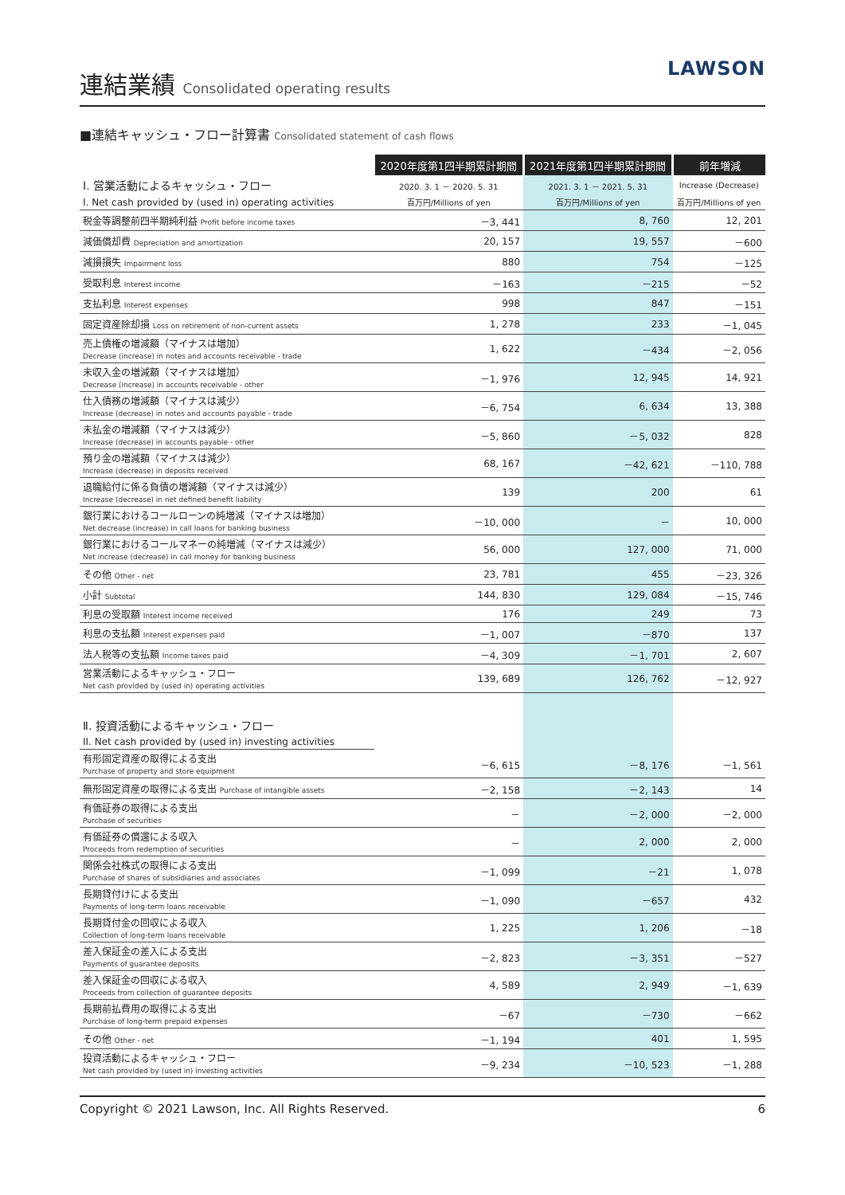連結業績 Consolidated operating results
LAWSON
■連結キャッシュ・フロー計算書 Consolidated statement of cash flows
| | 2020年度第1四半期累計期間 | 2021年度第1四半期累計期間 | 前年増減 |
| Ⅰ. 営業活動によるキャッシュ・フロー | 2020. 3. 1 － 2020. 5. 31 | 2021. 3. 1 － 2021. 5. 31 | Increase (Decrease) |
| I. Net cash provided by (used in) operating activities | 百万円/Millions of yen | 百万円/Millions of yen | 百万円/Millions of yen |
| 税金等調整前四半期純利益 Profit before income taxes | －3, 441 | 8, 760 | 12, 201 |
| 減価償却費 Depreciation and amortization | 20, 157 | 19, 557 | －600 |
| 減損損失 Impairment loss | 880 | 754 | －125 |
| 受取利息 Interest income | －163 | －215 | －52 |
| 支払利息 Interest expenses | 998 | 847 | －151 |
| 固定資産除却損 Loss on retirement of non-current assets | 1, 278 | 233 | －1, 045 |
| 売上債権の増減額（マイナスは増加） Decrease (increase) in notes and accounts receivable - trade | 1, 622 | －434 | －2, 056 |
| 未収入金の増減額（マイナスは増加） Decrease (increase) in accounts receivable - other | －1, 976 | 12, 945 | 14, 921 |
| 仕入債務の増減額（マイナスは減少） Increase (decrease) in notes and accounts payable - trade | －6, 754 | 6, 634 | 13, 388 |
| 未払金の増減額（マイナスは減少） Increase (decrease) in accounts payable - other | －5, 860 | －5, 032 | 828 |
| 預り金の増減額（マイナスは減少） Increase (decrease) in deposits received | 68, 167 | －42, 621 | －110, 788 |
| 退職給付に係る負債の増減額（マイナスは減少） Increase (decrease) in net defined benefit liability | 139 | 200 | 61 |
| 銀行業におけるコールローンの純増減（マイナスは増加） Net decrease (increase) in call loans for banking business | －10, 000 | － | 10, 000 |
| 銀行業におけるコールマネーの純増減（マイナスは減少） Net increase (decrease) in call money for banking business | 56, 000 | 127, 000 | 71, 000 |
| その他 Other - net | 23, 781 | 455 | －23, 326 |
| 小計 Subtotal | 144, 830 | 129, 084 | －15, 746 |
| 利息の受取額 Interest income received | 176 | 249 | 73 |
| 利息の支払額 Interest expenses paid | －1, 007 | －870 | 137 |
| 法人税等の支払額 Income taxes paid | －4, 309 | －1, 701 | 2, 607 |
| 営業活動によるキャッシュ・フロー Net cash provided by (used in) operating activities | 139, 689 | 126, 762 | －12, 927 |
| Ⅱ. 投資活動によるキャッシュ・フロー | | | |
| II. Net cash provided by (used in) investing activities | | | |
| 有形固定資産の取得による支出 Purchase of property and store equipment | －6, 615 | －8, 176 | －1, 561 |
| 無形固定資産の取得による支出 Purchase of intangible assets | －2, 158 | －2, 143 | 14 |
| 有価証券の取得による支出 Purchase of securities | － | －2, 000 | －2, 000 |
| 有価証券の償還による収入 Proceeds from redemption of securities | － | 2, 000 | 2, 000 |
| 関係会社株式の取得による支出 Purchase of shares of subsidiaries and associates | －1, 099 | －21 | 1, 078 |
| 長期貸付けによる支出 Payments of long-term loans receivable | －1, 090 | －657 | 432 |
| 長期貸付金の回収による収入 Collection of long-term loans receivable | 1, 225 | 1, 206 | －18 |
| 差入保証金の差入による支出 Payments of guarantee deposits | －2, 823 | －3, 351 | －527 |
| 差入保証金の回収による収入 Proceeds from collection of guarantee deposits | 4, 589 | 2, 949 | －1, 639 |
| 長期前払費用の取得による支出 Purchase of long-term prepaid expenses | －67 | －730 | －662 |
| その他 Other - net | －1, 194 | 401 | 1, 595 |
| 投資活動によるキャッシュ・フロー Net cash provided by (used in) investing activities | －9, 234 | －10, 523 | －1, 288 |
Copyright © 2021 Lawson, Inc. All Rights Reserved. 6